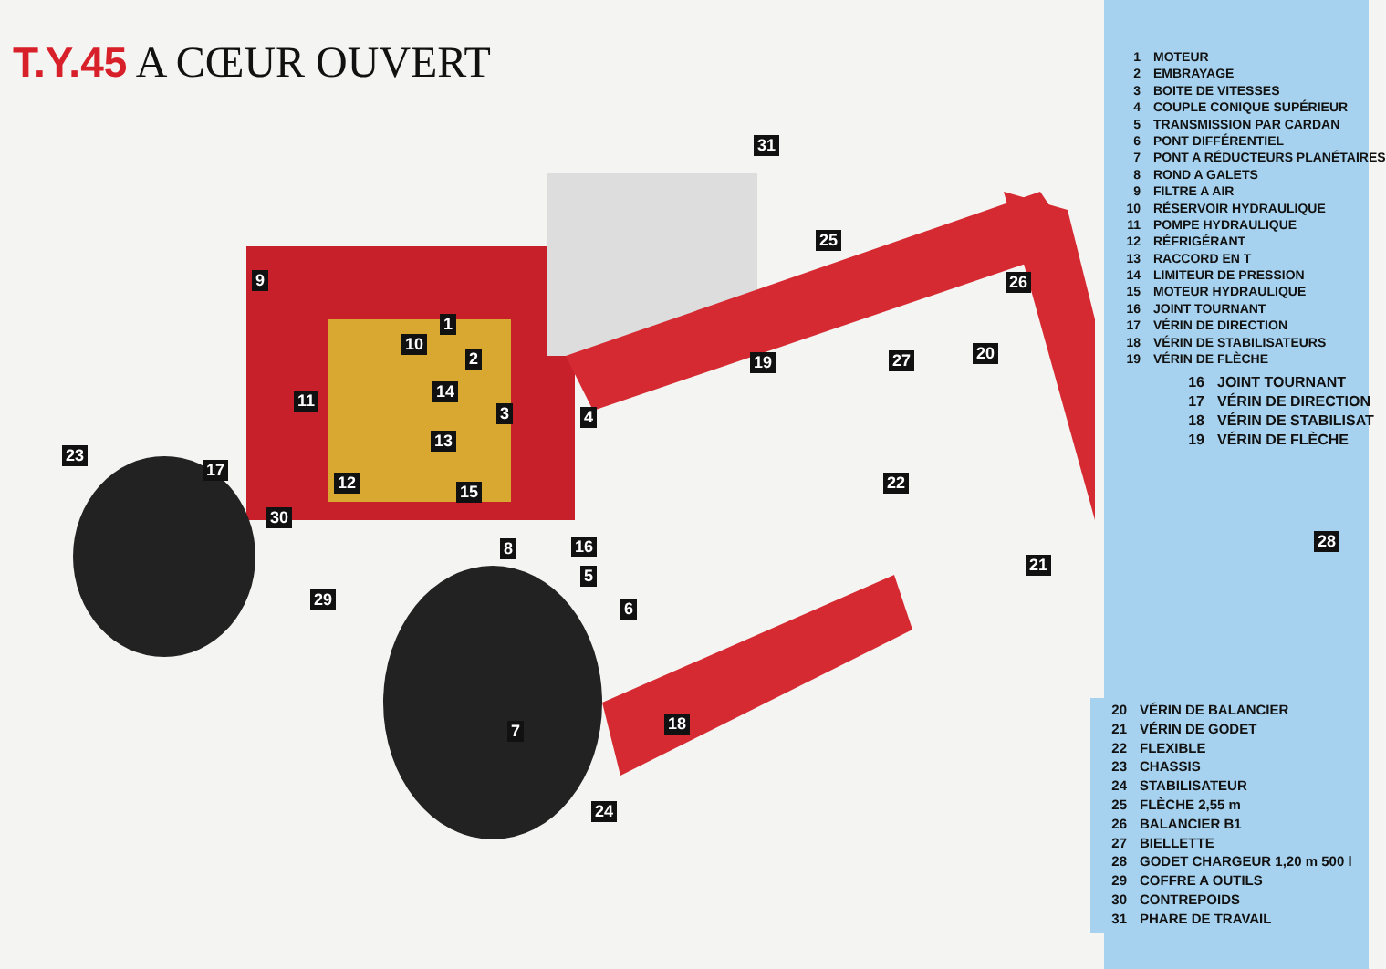T.Y.45 A CŒUR OUVERT
31
25
26 9
1
10
2 19 27 20
14 11
3 4
13
23
17
22 12 15
30
28 8 16
21
5
29 6
7 18
24
1 MOTEUR
2 EMBRAYAGE
3 BOITE DE VITESSES
4 COUPLE CONIQUE SUPÉRIEUR
5 TRANSMISSION PAR CARDAN
6 PONT DIFFÉRENTIEL
7 PONT A RÉDUCTEURS PLANÉTAIRES
8 ROND A GALETS
9 FILTRE A AIR
10 RÉSERVOIR HYDRAULIQUE
11 POMPE HYDRAULIQUE
12 RÉFRIGÉRANT
13 RACCORD EN T
14 LIMITEUR DE PRESSION
15 MOTEUR HYDRAULIQUE
16 JOINT TOURNANT
17 VÉRIN DE DIRECTION
18 VÉRIN DE STABILISATEURS
19 VÉRIN DE FLÈCHE
16 JOINT TOURNANT
17 VÉRIN DE DIRECTION
18 VÉRIN DE STABILISAT
19 VÉRIN DE FLÈCHE
20 VÉRIN DE BALANCIER
21 VÉRIN DE GODET
22 FLEXIBLE
23 CHASSIS
24 STABILISATEUR
25 FLÈCHE 2,55 m
26 BALANCIER B1
27 BIELLETTE
28 GODET CHARGEUR 1,20 m 500 l
29 COFFRE A OUTILS
30 CONTREPOIDS
31 PHARE DE TRAVAIL